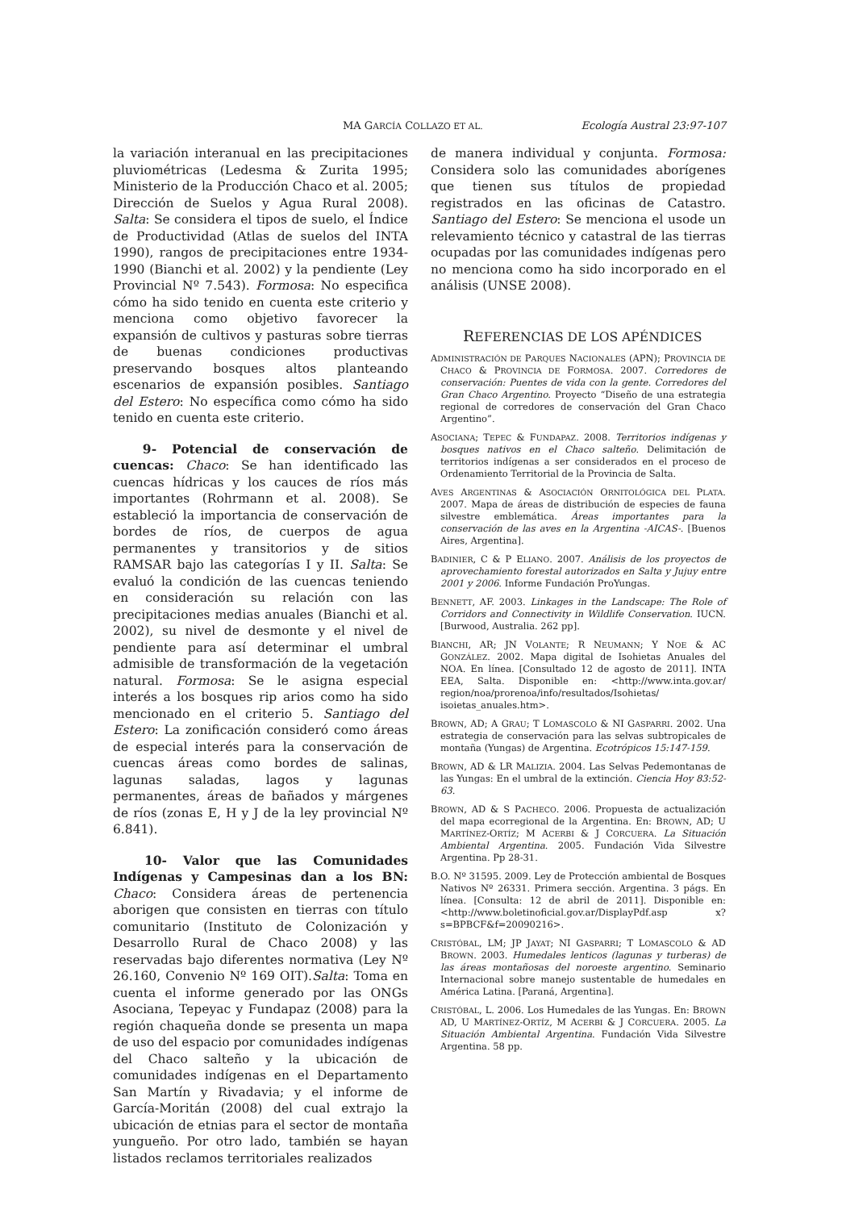MA GARCÍA COLLAZO ET AL. Ecología Austral 23:97-107
la variación interanual en las precipitaciones pluviométricas (Ledesma & Zurita 1995; Ministerio de la Producción Chaco et al. 2005; Dirección de Suelos y Agua Rural 2008). Salta: Se considera el tipos de suelo, el Índice de Productividad (Atlas de suelos del INTA 1990), rangos de precipitaciones entre 1934-1990 (Bianchi et al. 2002) y la pendiente (Ley Provincial Nº 7.543). Formosa: No especifica cómo ha sido tenido en cuenta este criterio y menciona como objetivo favorecer la expansión de cultivos y pasturas sobre tierras de buenas condiciones productivas preservando bosques altos planteando escenarios de expansión posibles. Santiago del Estero: No específica como cómo ha sido tenido en cuenta este criterio.
9- Potencial de conservación de cuencas: Chaco: Se han identificado las cuencas hídricas y los cauces de ríos más importantes (Rohrmann et al. 2008). Se estableció la importancia de conservación de bordes de ríos, de cuerpos de agua permanentes y transitorios y de sitios RAMSAR bajo las categorías I y II. Salta: Se evaluó la condición de las cuencas teniendo en consideración su relación con las precipitaciones medias anuales (Bianchi et al. 2002), su nivel de desmonte y el nivel de pendiente para así determinar el umbral admisible de transformación de la vegetación natural. Formosa: Se le asigna especial interés a los bosques rip arios como ha sido mencionado en el criterio 5. Santiago del Estero: La zonificación consideró como áreas de especial interés para la conservación de cuencas áreas como bordes de salinas, lagunas saladas, lagos y lagunas permanentes, áreas de bañados y márgenes de ríos (zonas E, H y J de la ley provincial Nº 6.841).
10- Valor que las Comunidades Indígenas y Campesinas dan a los BN: Chaco: Considera áreas de pertenencia aborigen que consisten en tierras con título comunitario (Instituto de Colonización y Desarrollo Rural de Chaco 2008) y las reservadas bajo diferentes normativa (Ley Nº 26.160, Convenio Nº 169 OIT).Salta: Toma en cuenta el informe generado por las ONGs Asociana, Tepeyac y Fundapaz (2008) para la región chaqueña donde se presenta un mapa de uso del espacio por comunidades indígenas del Chaco salteño y la ubicación de comunidades indígenas en el Departamento San Martín y Rivadavia; y el informe de García-Moritán (2008) del cual extrajo la ubicación de etnias para el sector de montaña yungueño. Por otro lado, también se hayan listados reclamos territoriales realizados
de manera individual y conjunta. Formosa: Considera solo las comunidades aborígenes que tienen sus títulos de propiedad registrados en las oficinas de Catastro. Santiago del Estero: Se menciona el usode un relevamiento técnico y catastral de las tierras ocupadas por las comunidades indígenas pero no menciona como ha sido incorporado en el análisis (UNSE 2008).
REFERENCIAS DE LOS APÉNDICES
ADMINISTRACIÓN DE PARQUES NACIONALES (APN); PROVINCIA DE CHACO & PROVINCIA DE FORMOSA. 2007. Corredores de conservación: Puentes de vida con la gente. Corredores del Gran Chaco Argentino. Proyecto “Diseño de una estrategia regional de corredores de conservación del Gran Chaco Argentino”.
ASOCIANA; TEPEC & FUNDAPAZ. 2008. Territorios indígenas y bosques nativos en el Chaco salteño. Delimitación de territorios indígenas a ser considerados en el proceso de Ordenamiento Territorial de la Provincia de Salta.
AVES ARGENTINAS & ASOCIACIÓN ORNITOLÓGICA DEL PLATA. 2007. Mapa de áreas de distribución de especies de fauna silvestre emblemática. Áreas importantes para la conservación de las aves en la Argentina -AICAS-. [Buenos Aires, Argentina].
BADINIER, C & P ELIANO. 2007. Análisis de los proyectos de aprovechamiento forestal autorizados en Salta y Jujuy entre 2001 y 2006. Informe Fundación ProYungas.
BENNETT, AF. 2003. Linkages in the Landscape: The Role of Corridors and Connectivity in Wildlife Conservation. IUCN. [Burwood, Australia. 262 pp].
BIANCHI, AR; JN VOLANTE; R NEUMANN; Y NOE & AC GONZÁLEZ. 2002. Mapa digital de Isohietas Anuales del NOA. En línea. [Consultado 12 de agosto de 2011]. INTA EEA, Salta. Disponible en: <http://www.inta.gov.ar/ region/noa/prorenoa/info/resultados/Isohietas/ isoietas_anuales.htm>.
BROWN, AD; A GRAU; T LOMASCOLO & NI GASPARRI. 2002. Una estrategia de conservación para las selvas subtropicales de montaña (Yungas) de Argentina. Ecotrópicos 15:147-159.
BROWN, AD & LR MALIZIA. 2004. Las Selvas Pedemontanas de las Yungas: En el umbral de la extinción. Ciencia Hoy 83:52-63.
BROWN, AD & S PACHECO. 2006. Propuesta de actualización del mapa ecorregional de la Argentina. En: BROWN, AD; U MARTÍNEZ-ORTÍZ; M ACERBI & J CORCUERA. La Situación Ambiental Argentina. 2005. Fundación Vida Silvestre Argentina. Pp 28-31.
B.O. Nº 31595. 2009. Ley de Protección ambiental de Bosques Nativos Nº 26331. Primera sección. Argentina. 3 págs. En línea. [Consulta: 12 de abril de 2011]. Disponible en: <http://www.boletinoficial.gov.ar/DisplayPdf.asp x?s=BPBCF&f=20090216>.
CRISTÓBAL, LM; JP JAYAT; NI GASPARRI; T LOMASCOLO & AD BROWN. 2003. Humedales lenticos (lagunas y turberas) de las áreas montañosas del noroeste argentino. Seminario Internacional sobre manejo sustentable de humedales en América Latina. [Paraná, Argentina].
CRISTÓBAL, L. 2006. Los Humedales de las Yungas. En: BROWN AD, U MARTÍNEZ-ORTÍZ, M ACERBI & J CORCUERA. 2005. La Situación Ambiental Argentina. Fundación Vida Silvestre Argentina. 58 pp.